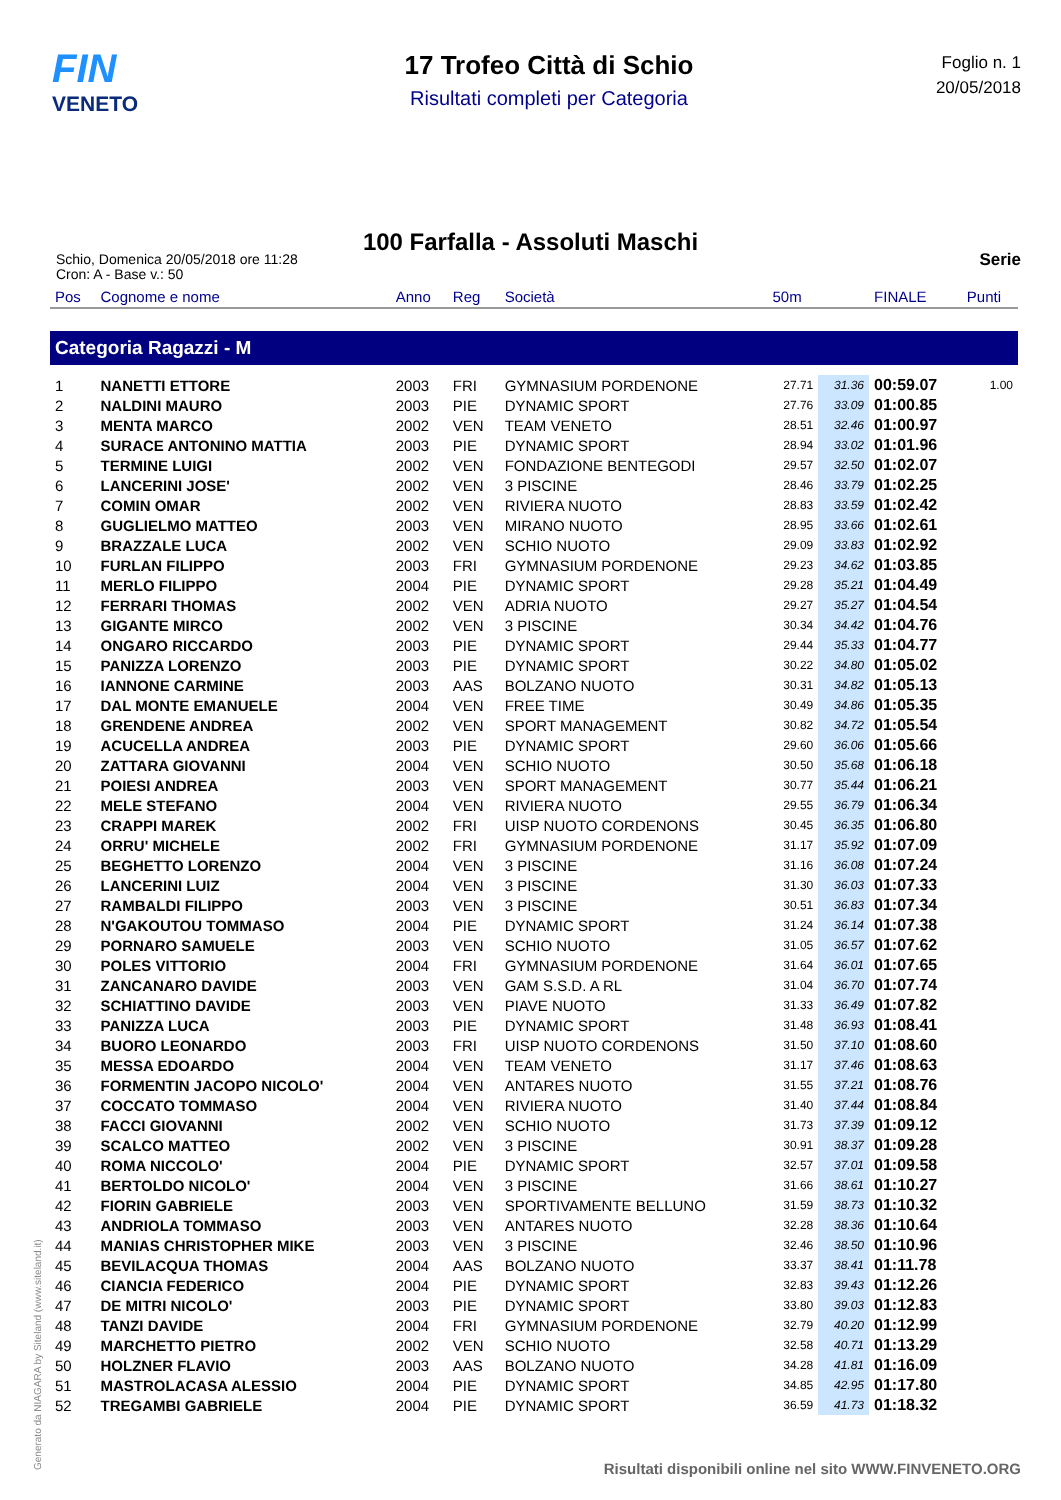FIN
VENETO
17 Trofeo Città di Schio
Risultati completi per Categoria
Foglio n. 1
20/05/2018
100 Farfalla - Assoluti Maschi
Schio, Domenica 20/05/2018 ore 11:28
Cron: A - Base v.: 50
Serie
| Pos | Cognome e nome | Anno | Reg | Società | 50m | | FINALE | Punti |
| --- | --- | --- | --- | --- | --- | --- | --- | --- |
| Categoria Ragazzi - M | | | | | | | | |
| 1 | NANETTI ETTORE | 2003 | FRI | GYMNASIUM PORDENONE | 27.71 | 31.36 | 00:59.07 | 1.00 |
| 2 | NALDINI MAURO | 2003 | PIE | DYNAMIC SPORT | 27.76 | 33.09 | 01:00.85 | |
| 3 | MENTA MARCO | 2002 | VEN | TEAM VENETO | 28.51 | 32.46 | 01:00.97 | |
| 4 | SURACE ANTONINO MATTIA | 2003 | PIE | DYNAMIC SPORT | 28.94 | 33.02 | 01:01.96 | |
| 5 | TERMINE LUIGI | 2002 | VEN | FONDAZIONE BENTEGODI | 29.57 | 32.50 | 01:02.07 | |
| 6 | LANCERINI JOSE' | 2002 | VEN | 3 PISCINE | 28.46 | 33.79 | 01:02.25 | |
| 7 | COMIN OMAR | 2002 | VEN | RIVIERA NUOTO | 28.83 | 33.59 | 01:02.42 | |
| 8 | GUGLIELMO MATTEO | 2003 | VEN | MIRANO NUOTO | 28.95 | 33.66 | 01:02.61 | |
| 9 | BRAZZALE LUCA | 2002 | VEN | SCHIO NUOTO | 29.09 | 33.83 | 01:02.92 | |
| 10 | FURLAN FILIPPO | 2003 | FRI | GYMNASIUM PORDENONE | 29.23 | 34.62 | 01:03.85 | |
| 11 | MERLO FILIPPO | 2004 | PIE | DYNAMIC SPORT | 29.28 | 35.21 | 01:04.49 | |
| 12 | FERRARI THOMAS | 2002 | VEN | ADRIA NUOTO | 29.27 | 35.27 | 01:04.54 | |
| 13 | GIGANTE MIRCO | 2002 | VEN | 3 PISCINE | 30.34 | 34.42 | 01:04.76 | |
| 14 | ONGARO RICCARDO | 2003 | PIE | DYNAMIC SPORT | 29.44 | 35.33 | 01:04.77 | |
| 15 | PANIZZA LORENZO | 2003 | PIE | DYNAMIC SPORT | 30.22 | 34.80 | 01:05.02 | |
| 16 | IANNONE CARMINE | 2003 | AAS | BOLZANO NUOTO | 30.31 | 34.82 | 01:05.13 | |
| 17 | DAL MONTE EMANUELE | 2004 | VEN | FREE TIME | 30.49 | 34.86 | 01:05.35 | |
| 18 | GRENDENE ANDREA | 2002 | VEN | SPORT MANAGEMENT | 30.82 | 34.72 | 01:05.54 | |
| 19 | ACUCELLA ANDREA | 2003 | PIE | DYNAMIC SPORT | 29.60 | 36.06 | 01:05.66 | |
| 20 | ZATTARA GIOVANNI | 2004 | VEN | SCHIO NUOTO | 30.50 | 35.68 | 01:06.18 | |
| 21 | POIESI ANDREA | 2003 | VEN | SPORT MANAGEMENT | 30.77 | 35.44 | 01:06.21 | |
| 22 | MELE STEFANO | 2004 | VEN | RIVIERA NUOTO | 29.55 | 36.79 | 01:06.34 | |
| 23 | CRAPPI MAREK | 2002 | FRI | UISP NUOTO CORDENONS | 30.45 | 36.35 | 01:06.80 | |
| 24 | ORRU' MICHELE | 2002 | FRI | GYMNASIUM PORDENONE | 31.17 | 35.92 | 01:07.09 | |
| 25 | BEGHETTO LORENZO | 2004 | VEN | 3 PISCINE | 31.16 | 36.08 | 01:07.24 | |
| 26 | LANCERINI LUIZ | 2004 | VEN | 3 PISCINE | 31.30 | 36.03 | 01:07.33 | |
| 27 | RAMBALDI FILIPPO | 2003 | VEN | 3 PISCINE | 30.51 | 36.83 | 01:07.34 | |
| 28 | N'GAKOUTOU TOMMASO | 2004 | PIE | DYNAMIC SPORT | 31.24 | 36.14 | 01:07.38 | |
| 29 | PORNARO SAMUELE | 2003 | VEN | SCHIO NUOTO | 31.05 | 36.57 | 01:07.62 | |
| 30 | POLES VITTORIO | 2004 | FRI | GYMNASIUM PORDENONE | 31.64 | 36.01 | 01:07.65 | |
| 31 | ZANCANARO DAVIDE | 2003 | VEN | GAM S.S.D. A RL | 31.04 | 36.70 | 01:07.74 | |
| 32 | SCHIATTINO DAVIDE | 2003 | VEN | PIAVE NUOTO | 31.33 | 36.49 | 01:07.82 | |
| 33 | PANIZZA LUCA | 2003 | PIE | DYNAMIC SPORT | 31.48 | 36.93 | 01:08.41 | |
| 34 | BUORO LEONARDO | 2003 | FRI | UISP NUOTO CORDENONS | 31.50 | 37.10 | 01:08.60 | |
| 35 | MESSA EDOARDO | 2004 | VEN | TEAM VENETO | 31.17 | 37.46 | 01:08.63 | |
| 36 | FORMENTIN JACOPO NICOLO' | 2004 | VEN | ANTARES NUOTO | 31.55 | 37.21 | 01:08.76 | |
| 37 | COCCATO TOMMASO | 2004 | VEN | RIVIERA NUOTO | 31.40 | 37.44 | 01:08.84 | |
| 38 | FACCI GIOVANNI | 2002 | VEN | SCHIO NUOTO | 31.73 | 37.39 | 01:09.12 | |
| 39 | SCALCO MATTEO | 2002 | VEN | 3 PISCINE | 30.91 | 38.37 | 01:09.28 | |
| 40 | ROMA NICCOLO' | 2004 | PIE | DYNAMIC SPORT | 32.57 | 37.01 | 01:09.58 | |
| 41 | BERTOLDO NICOLO' | 2004 | VEN | 3 PISCINE | 31.66 | 38.61 | 01:10.27 | |
| 42 | FIORIN GABRIELE | 2003 | VEN | SPORTIVAMENTE BELLUNO | 31.59 | 38.73 | 01:10.32 | |
| 43 | ANDRIOLA TOMMASO | 2003 | VEN | ANTARES NUOTO | 32.28 | 38.36 | 01:10.64 | |
| 44 | MANIAS CHRISTOPHER MIKE | 2003 | VEN | 3 PISCINE | 32.46 | 38.50 | 01:10.96 | |
| 45 | BEVILACQUA THOMAS | 2004 | AAS | BOLZANO NUOTO | 33.37 | 38.41 | 01:11.78 | |
| 46 | CIANCIA FEDERICO | 2004 | PIE | DYNAMIC SPORT | 32.83 | 39.43 | 01:12.26 | |
| 47 | DE MITRI NICOLO' | 2003 | PIE | DYNAMIC SPORT | 33.80 | 39.03 | 01:12.83 | |
| 48 | TANZI DAVIDE | 2004 | FRI | GYMNASIUM PORDENONE | 32.79 | 40.20 | 01:12.99 | |
| 49 | MARCHETTO PIETRO | 2002 | VEN | SCHIO NUOTO | 32.58 | 40.71 | 01:13.29 | |
| 50 | HOLZNER FLAVIO | 2003 | AAS | BOLZANO NUOTO | 34.28 | 41.81 | 01:16.09 | |
| 51 | MASTROLACASA ALESSIO | 2004 | PIE | DYNAMIC SPORT | 34.85 | 42.95 | 01:17.80 | |
| 52 | TREGAMBI GABRIELE | 2004 | PIE | DYNAMIC SPORT | 36.59 | 41.73 | 01:18.32 | |
Generato da NIAGARA by Siteland (www.siteland.it)
Risultati disponibili online nel sito WWW.FINVENETO.ORG